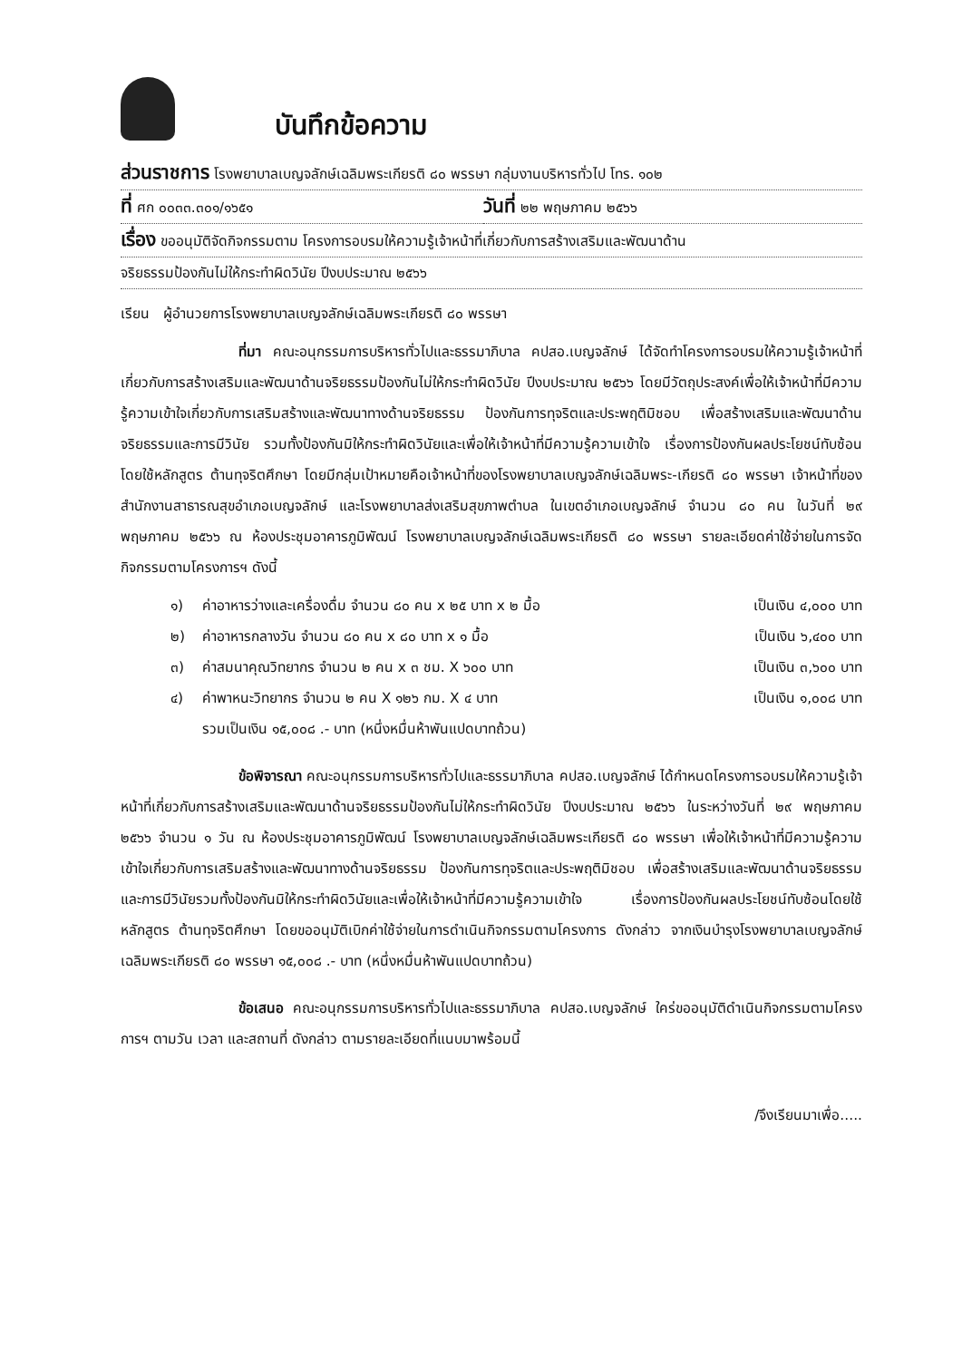บันทึกข้อความ
ส่วนราชการ โรงพยาบาลเบญจลักษ์เฉลิมพระเกียรติ ๘๐ พรรษา กลุ่มงานบริหารทั่วไป โทร. ๑๐๒
ที่ ศก ๐๐๓๓.๓๐๑/๑๖๕๑
วันที่ ๒๒ พฤษภาคม ๒๕๖๖
เรื่อง ขออนุมัติจัดกิจกรรมตาม โครงการอบรมให้ความรู้เจ้าหน้าที่เกี่ยวกับการสร้างเสริมและพัฒนาด้าน
จริยธรรมป้องกันไม่ให้กระทำผิดวินัย ปีงบประมาณ ๒๕๖๖
เรียน ผู้อำนวยการโรงพยาบาลเบญจลักษ์เฉลิมพระเกียรติ ๘๐ พรรษา
ที่มา คณะอนุกรรมการบริหารทั่วไปและธรรมาภิบาล คปสอ.เบญจลักษ์ ได้จัดทำโครงการอบรมให้ความรู้เจ้าหน้าที่เกี่ยวกับการสร้างเสริมและพัฒนาด้านจริยธรรมป้องกันไม่ให้กระทำผิดวินัย ปีงบประมาณ ๒๕๖๖ โดยมีวัตถุประสงค์เพื่อให้เจ้าหน้าที่มีความรู้ความเข้าใจเกี่ยวกับการเสริมสร้างและพัฒนาทางด้านจริยธรรม ป้องกันการทุจริตและประพฤติมิชอบ เพื่อสร้างเสริมและพัฒนาด้านจริยธรรมและการมีวินัย รวมทั้งป้องกันมิให้กระทำผิดวินัยและเพื่อให้เจ้าหน้าที่มีความรู้ความเข้าใจ เรื่องการป้องกันผลประโยชน์ทับซ้อนโดยใช้หลักสูตร ต้านทุจริตศึกษา โดยมีกลุ่มเป้าหมายคือเจ้าหน้าที่ของโรงพยาบาลเบญจลักษ์เฉลิมพระ-เกียรติ ๘๐ พรรษา เจ้าหน้าที่ของสำนักงานสาธารณสุขอำเภอเบญจลักษ์ และโรงพยาบาลส่งเสริมสุขภาพตำบล ในเขตอำเภอเบญจลักษ์ จำนวน ๘๐ คน ในวันที่ ๒๙ พฤษภาคม ๒๕๖๖ ณ ห้องประชุมอาคารภูมิพัฒน์ โรงพยาบาลเบญจลักษ์เฉลิมพระเกียรติ ๘๐ พรรษา รายละเอียดค่าใช้จ่ายในการจัดกิจกรรมตามโครงการฯ ดังนี้
๑) ค่าอาหารว่างและเครื่องดื่ม จำนวน ๘๐ คน x ๒๕ บาท x ๒ มื้อ เป็นเงิน ๔,๐๐๐ บาท
๒) ค่าอาหารกลางวัน จำนวน ๘๐ คน x ๘๐ บาท x ๑ มื้อ เป็นเงิน ๖,๔๐๐ บาท
๓) ค่าสมนาคุณวิทยากร จำนวน ๒ คน x ๓ ชม. X ๖๐๐ บาท เป็นเงิน ๓,๖๐๐ บาท
๔) ค่าพาหนะวิทยากร จำนวน ๒ คน X ๑๒๖ กม. X ๔ บาท เป็นเงิน ๑,๐๐๘ บาท
รวมเป็นเงิน ๑๕,๐๐๘ .- บาท (หนึ่งหมื่นห้าพันแปดบาทถ้วน)
ข้อพิจารณา คณะอนุกรรมการบริหารทั่วไปและธรรมาภิบาล คปสอ.เบญจลักษ์ ได้กำหนดโครงการอบรมให้ความรู้เจ้าหน้าที่เกี่ยวกับการสร้างเสริมและพัฒนาด้านจริยธรรมป้องกันไม่ให้กระทำผิดวินัย ปีงบประมาณ ๒๕๖๖ ในระหว่างวันที่ ๒๙ พฤษภาคม ๒๕๖๖ จำนวน ๑ วัน ณ ห้องประชุมอาคารภูมิพัฒน์ โรงพยาบาลเบญจลักษ์เฉลิมพระเกียรติ ๘๐ พรรษา เพื่อให้เจ้าหน้าที่มีความรู้ความเข้าใจเกี่ยวกับการเสริมสร้างและพัฒนาทางด้านจริยธรรม ป้องกันการทุจริตและประพฤติมิชอบ เพื่อสร้างเสริมและพัฒนาด้านจริยธรรมและการมีวินัยรวมทั้งป้องกันมิให้กระทำผิดวินัยและเพื่อให้เจ้าหน้าที่มีความรู้ความเข้าใจ เรื่องการป้องกันผลประโยชน์ทับซ้อนโดยใช้หลักสูตร ต้านทุจริตศึกษา โดยขออนุมัติเบิกค่าใช้จ่ายในการดำเนินกิจกรรมตามโครงการ ดังกล่าว จากเงินบำรุงโรงพยาบาลเบญจลักษ์เฉลิมพระเกียรติ ๘๐ พรรษา ๑๕,๐๐๘ .- บาท (หนึ่งหมื่นห้าพันแปดบาทถ้วน)
ข้อเสนอ คณะอนุกรรมการบริหารทั่วไปและธรรมาภิบาล คปสอ.เบญจลักษ์ ใคร่ขออนุมัติดำเนินกิจกรรมตามโครงการฯ ตามวัน เวลา และสถานที่ ดังกล่าว ตามรายละเอียดที่แนบมาพร้อมนี้
/จึงเรียนมาเพื่อ.....